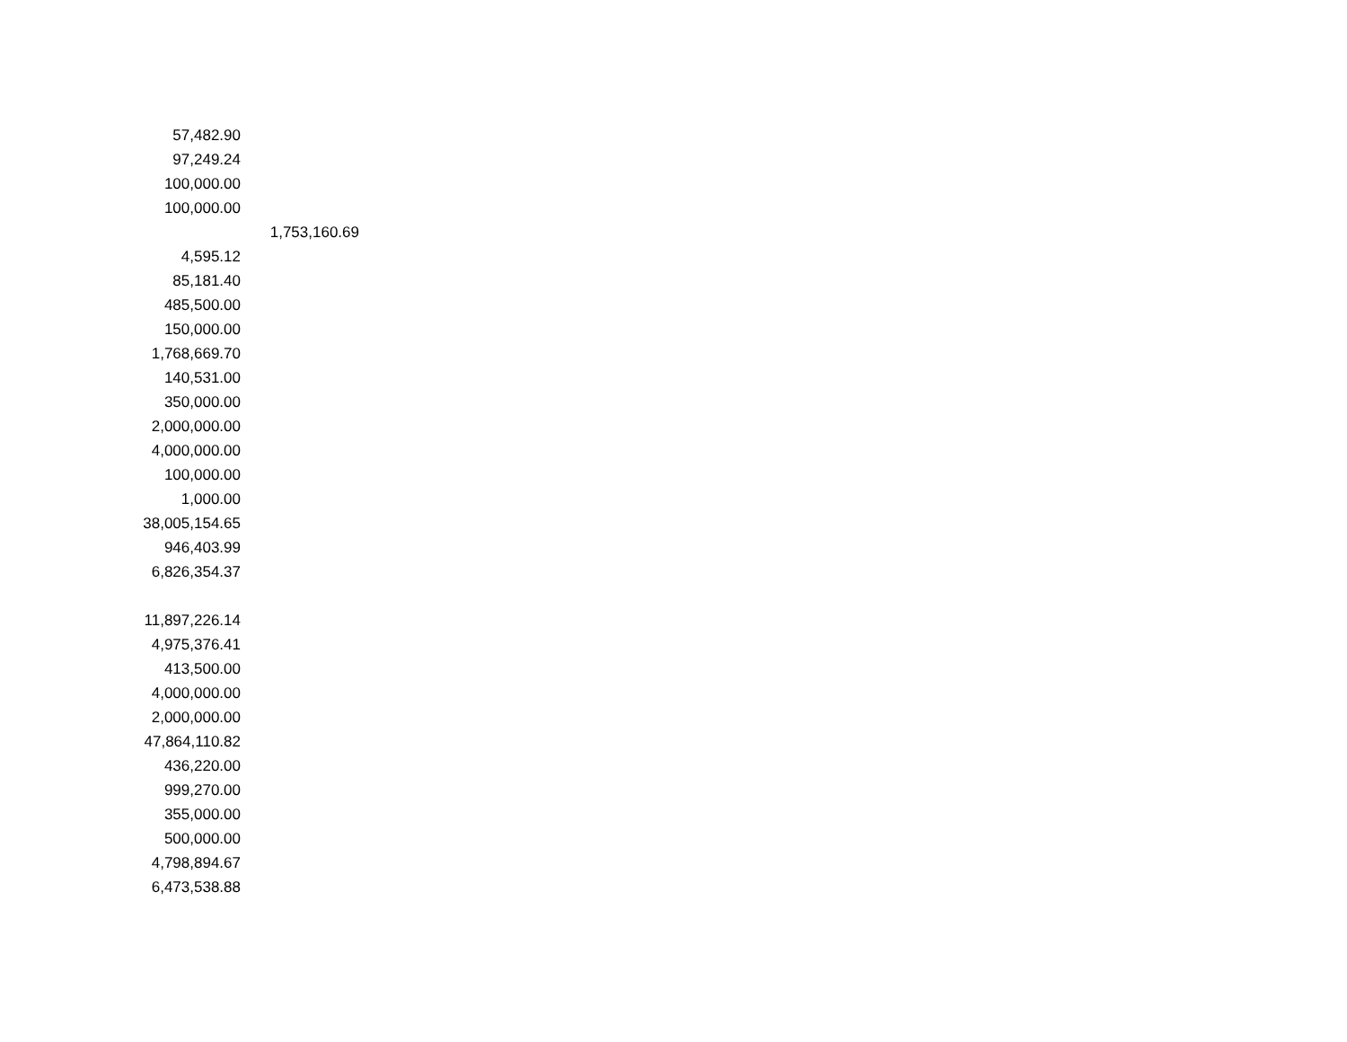| 57,482.90 | |
| 97,249.24 | |
| 100,000.00 | |
| 100,000.00 | |
| | 1,753,160.69 |
| 4,595.12 | |
| 85,181.40 | |
| 485,500.00 | |
| 150,000.00 | |
| 1,768,669.70 | |
| 140,531.00 | |
| 350,000.00 | |
| 2,000,000.00 | |
| 4,000,000.00 | |
| 100,000.00 | |
| 1,000.00 | |
| 38,005,154.65 | |
| 946,403.99 | |
| 6,826,354.37 | |
| 11,897,226.14 | |
| 4,975,376.41 | |
| 413,500.00 | |
| 4,000,000.00 | |
| 2,000,000.00 | |
| 47,864,110.82 | |
| 436,220.00 | |
| 999,270.00 | |
| 355,000.00 | |
| 500,000.00 | |
| 4,798,894.67 | |
| 6,473,538.88 | |